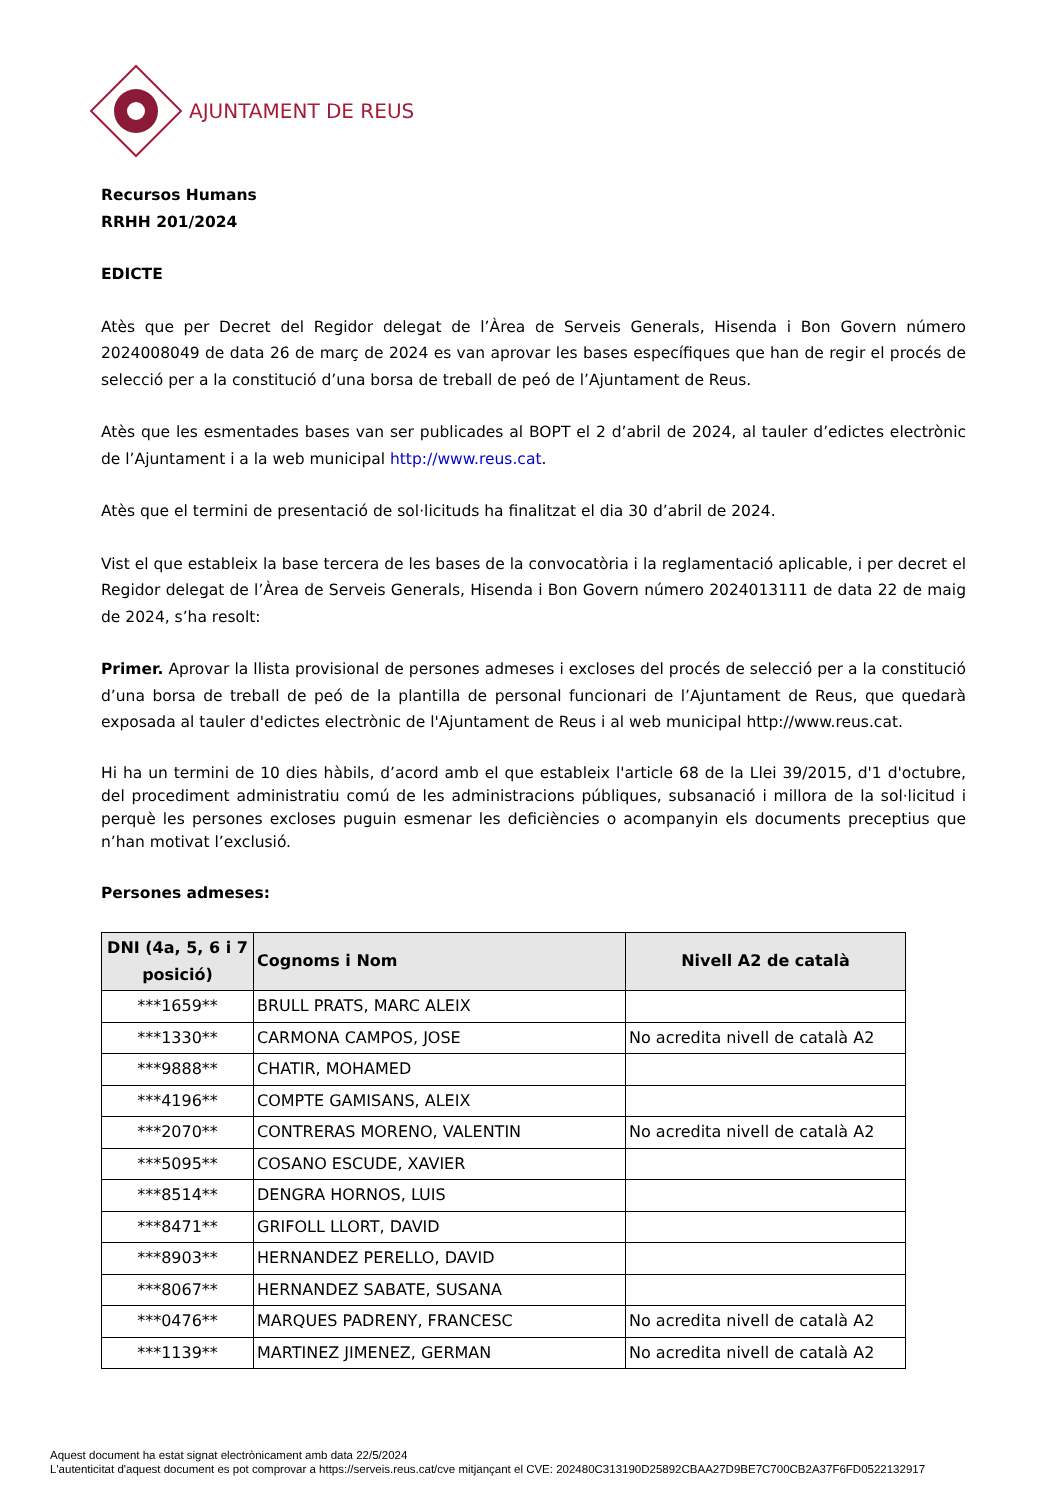AJUNTAMENT DE REUS
Recursos Humans
RRHH 201/2024
EDICTE
Atès que per Decret del Regidor delegat de l’Àrea de Serveis Generals, Hisenda i Bon Govern número 2024008049 de data 26 de març de 2024 es van aprovar les bases específiques que han de regir el procés de selecció per a la constitució d’una borsa de treball de peó de l’Ajuntament de Reus.
Atès que les esmentades bases van ser publicades al BOPT el 2 d’abril de 2024, al tauler d’edictes electrònic de l’Ajuntament i a la web municipal http://www.reus.cat.
Atès que el termini de presentació de sol·licituds ha finalitzat el dia 30 d’abril de 2024.
Vist el que estableix la base tercera de les bases de la convocatòria i la reglamentació aplicable, i per decret el Regidor delegat de l’Àrea de Serveis Generals, Hisenda i Bon Govern número 2024013111 de data 22 de maig de 2024, s’ha resolt:
Primer. Aprovar la llista provisional de persones admeses i excloses del procés de selecció per a la constitució d’una borsa de treball de peó de la plantilla de personal funcionari de l’Ajuntament de Reus, que quedarà exposada al tauler d'edictes electrònic de l'Ajuntament de Reus i al web municipal http://www.reus.cat.
Hi ha un termini de 10 dies hàbils, d’acord amb el que estableix l'article 68 de la Llei 39/2015, d'1 d'octubre, del procediment administratiu comú de les administracions públiques, subsanació i millora de la sol·licitud i perquè les persones excloses puguin esmenar les deficiències o acompanyin els documents preceptius que n’han motivat l’exclusió.
Persones admeses:
| DNI (4a, 5, 6 i 7 posició) | Cognoms i Nom | Nivell A2 de català |
| --- | --- | --- |
| ***1659** | BRULL PRATS, MARC ALEIX | |
| ***1330** | CARMONA CAMPOS, JOSE | No acredita nivell de català A2 |
| ***9888** | CHATIR, MOHAMED | |
| ***4196** | COMPTE GAMISANS, ALEIX | |
| ***2070** | CONTRERAS MORENO, VALENTIN | No acredita nivell de català A2 |
| ***5095** | COSANO ESCUDE, XAVIER | |
| ***8514** | DENGRA HORNOS, LUIS | |
| ***8471** | GRIFOLL LLORT, DAVID | |
| ***8903** | HERNANDEZ PERELLO, DAVID | |
| ***8067** | HERNANDEZ SABATE, SUSANA | |
| ***0476** | MARQUES PADRENY, FRANCESC | No acredita nivell de català A2 |
| ***1139** | MARTINEZ JIMENEZ, GERMAN | No acredita nivell de català A2 |
Aquest document ha estat signat electrònicament amb data 22/5/2024
L'autenticitat d'aquest document es pot comprovar a https://serveis.reus.cat/cve mitjançant el CVE: 202480C313190D25892CBAA27D9BE7C700CB2A37F6FD0522132917